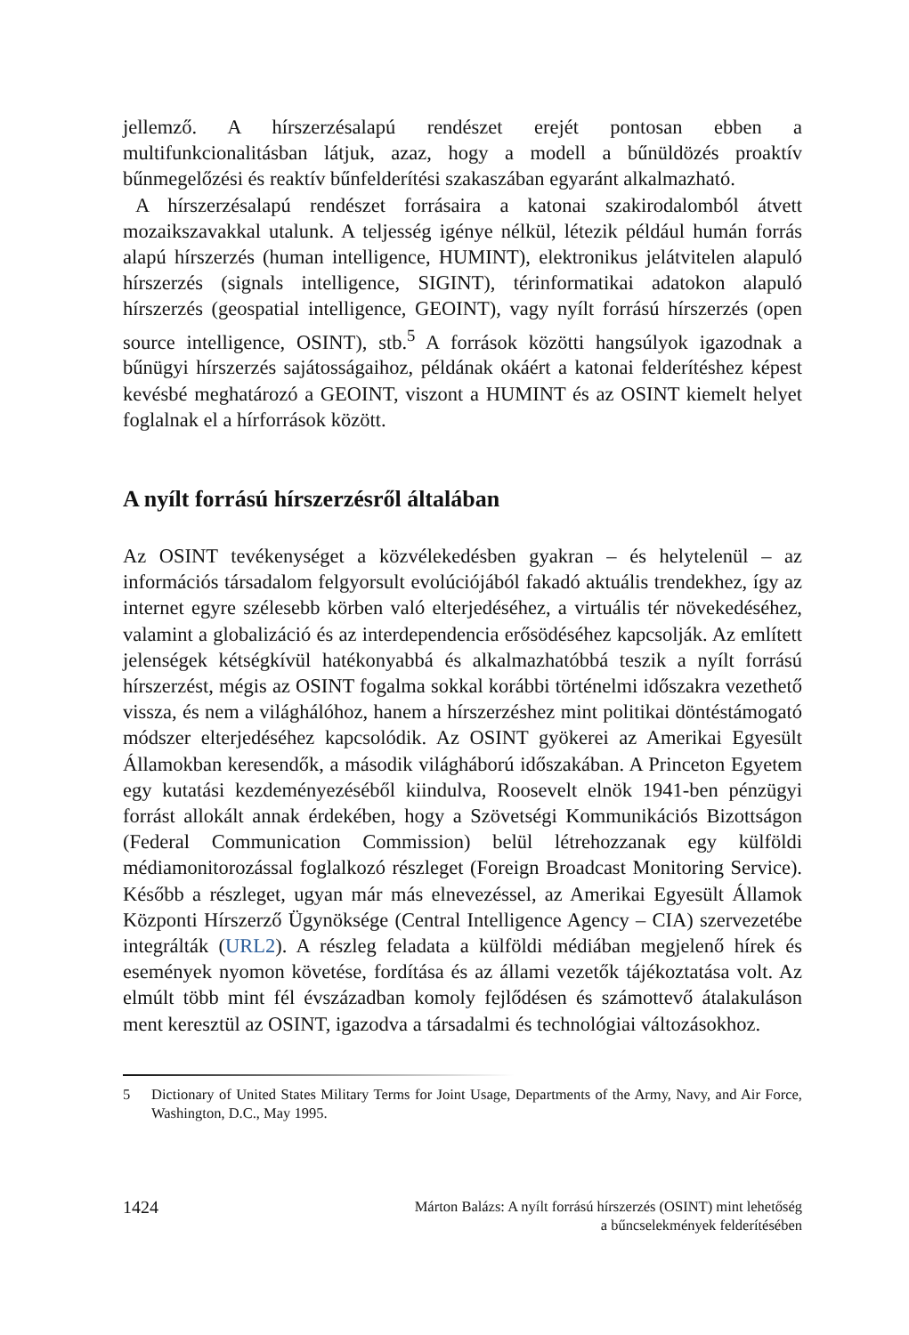jellemző. A hírszerzésalapú rendészet erejét pontosan ebben a multifunkcionalitásban látjuk, azaz, hogy a modell a bűnüldözés proaktív bűnmegelőzési és reaktív bűnfelderítési szakaszában egyaránt alkalmazható.
A hírszerzésalapú rendészet forrásaira a katonai szakirodalomból átvett mozaikszavakkal utalunk. A teljesség igénye nélkül, létezik például humán forrás alapú hírszerzés (human intelligence, HUMINT), elektronikus jelátvitelen alapuló hírszerzés (signals intelligence, SIGINT), térinformatikai adatokon alapuló hírszerzés (geospatial intelligence, GEOINT), vagy nyílt forrású hírszerzés (open source intelligence, OSINT), stb.<sup>5</sup> A források közötti hangsúlyok igazodnak a bűnügyi hírszerzés sajátosságaihoz, példának okáért a katonai felderítéshez képest kevésbé meghatározó a GEOINT, viszont a HUMINT és az OSINT kiemelt helyet foglalnak el a hírforrások között.
A nyílt forrású hírszerzésről általában
Az OSINT tevékenységet a közvélekedésben gyakran – és helytelenül – az információs társadalom felgyorsult evolúciójából fakadó aktuális trendekhez, így az internet egyre szélesebb körben való elterjedéséhez, a virtuális tér növekedéséhez, valamint a globalizáció és az interdependencia erősödéséhez kapcsolják. Az említett jelenségek kétségkívül hatékonyabbá és alkalmazhatóbbá teszik a nyílt forrású hírszerzést, mégis az OSINT fogalma sokkal korábbi történelmi időszakra vezethető vissza, és nem a világhálóhoz, hanem a hírszerzéshez mint politikai döntéstámogató módszer elterjedéséhez kapcsolódik. Az OSINT gyökerei az Amerikai Egyesült Államokban keresendők, a második világháború időszakában. A Princeton Egyetem egy kutatási kezdeményezéséből kiindulva, Roosevelt elnök 1941-ben pénzügyi forrást allokált annak érdekében, hogy a Szövetségi Kommunikációs Bizottságon (Federal Communication Commission) belül létrehozzanak egy külföldi médiamonitorozással foglalkozó részleget (Foreign Broadcast Monitoring Service). Később a részleget, ugyan már más elnevezéssel, az Amerikai Egyesült Államok Központi Hírszerző Ügynöksége (Central Intelligence Agency – CIA) szervezetébe integrálták (URL2). A részleg feladata a külföldi médiában megjelenő hírek és események nyomon követése, fordítása és az állami vezetők tájékoztatása volt. Az elmúlt több mint fél évszázadban komoly fejlődésen és számottevő átalakuláson ment keresztül az OSINT, igazodva a társadalmi és technológiai változásokhoz.
5 Dictionary of United States Military Terms for Joint Usage, Departments of the Army, Navy, and Air Force, Washington, D.C., May 1995.
1424
Márton Balázs: A nyílt forrású hírszerzés (OSINT) mint lehetőség
a bűncselekmények felderítésében